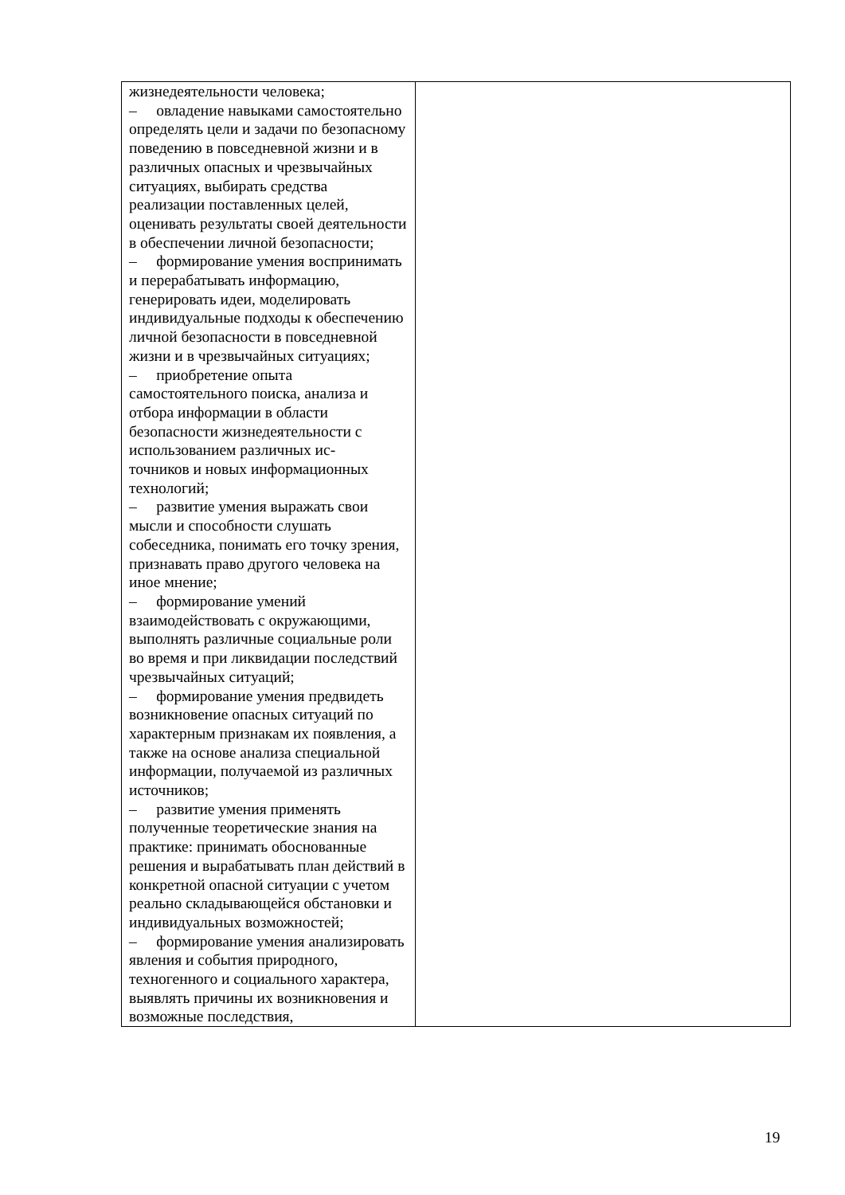| жизнедеятельности человека; – овладение навыками самостоятельно определять цели и задачи по безопасному поведению в повседневной жизни и в различных опасных и чрезвычайных ситуациях, выбирать средства реализации поставленных целей, оценивать результаты своей деятельности в обеспечении личной безопасности; – формирование умения воспринимать и перерабатывать информацию, генерировать идеи, моделировать индивидуальные подходы к обеспечению личной безопасности в повседневной жизни и в чрезвычайных ситуациях; – приобретение опыта самостоятельного поиска, анализа и отбора информации в области безопасности жизнедеятельности с использованием различных ис- точников и новых информационных технологий; – развитие умения выражать свои мысли и способности слушать собеседника, понимать его точку зрения, признавать право другого человека на иное мнение; – формирование умений взаимодействовать с окружающими, выполнять различные социальные роли во время и при ликвидации последствий чрезвычайных ситуаций; – формирование умения предвидеть возникновение опасных ситуаций по характерным признакам их появления, а также на основе анализа специальной информации, получаемой из различных источников; – развитие умения применять полученные теоретические знания на практике: принимать обоснованные решения и вырабатывать план действий в конкретной опасной ситуации с учетом реально складывающейся обстановки и индивидуальных возможностей; – формирование умения анализировать явления и события природного, техногенного и социального характера, выявлять причины их возникновения и возможные последствия, | |
19